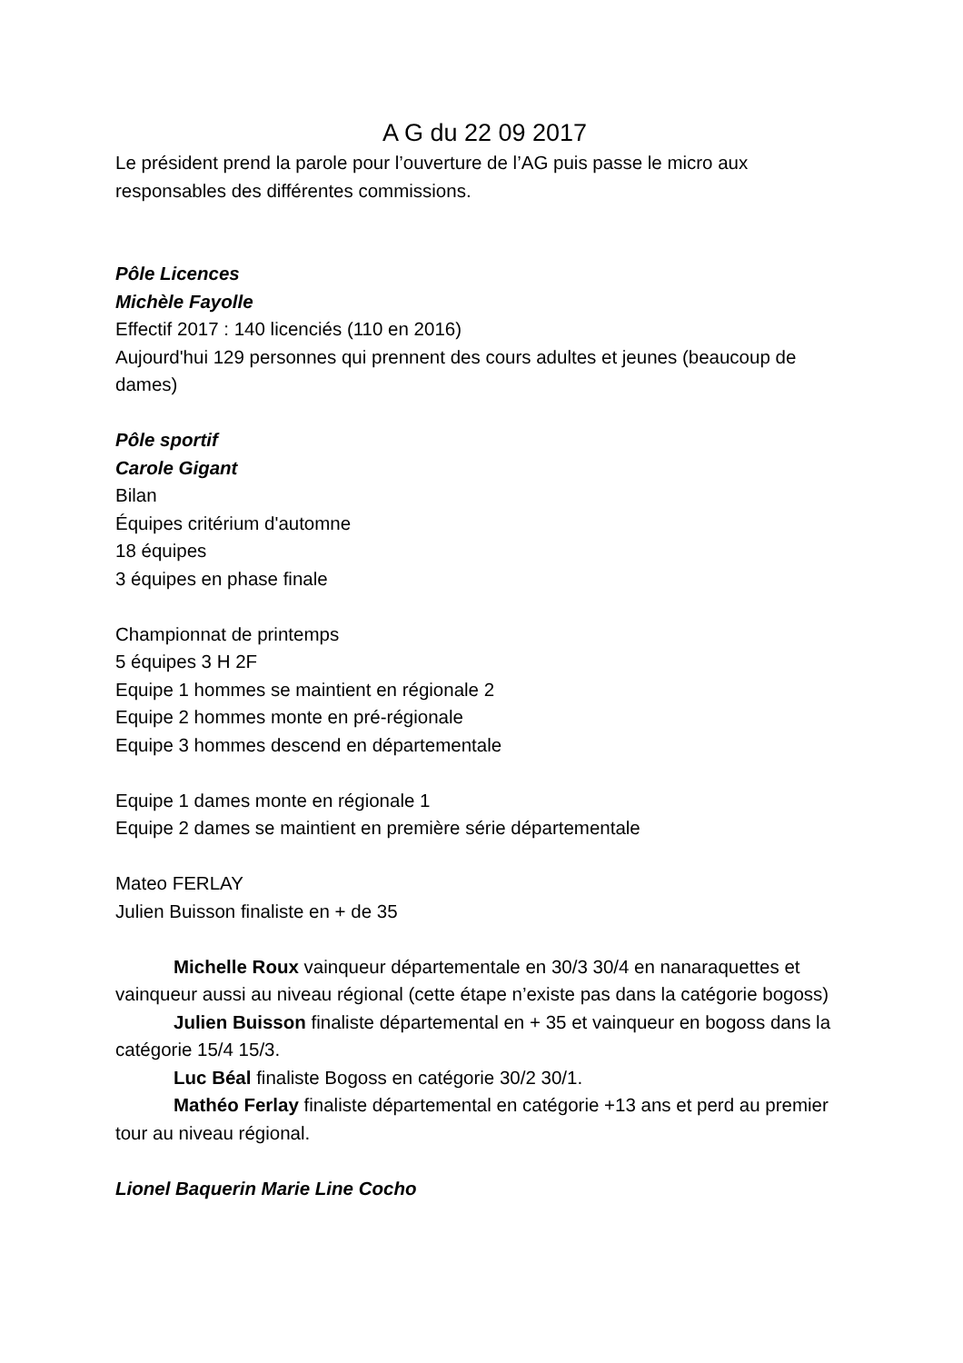A G du 22 09 2017
Le président prend la parole pour l’ouverture de l’AG puis passe le micro aux responsables des différentes commissions.
Pôle Licences
Michèle Fayolle
Effectif 2017 : 140 licenciés (110 en 2016)
Aujourd'hui 129 personnes qui prennent des cours adultes et jeunes (beaucoup de dames)
Pôle sportif
Carole Gigant
Bilan
Équipes critérium d'automne
18 équipes
3 équipes en phase finale
Championnat de printemps
5 équipes 3 H 2F
Equipe 1 hommes se maintient en régionale 2
Equipe 2 hommes monte en pré-régionale
Equipe 3 hommes descend en départementale
Equipe 1 dames monte en régionale 1
Equipe 2 dames se maintient en première série départementale
Mateo FERLAY
Julien Buisson finaliste en + de 35
Michelle Roux vainqueur départementale en 30/3 30/4 en nanaraquettes et vainqueur aussi au niveau régional (cette étape n’existe pas dans la catégorie bogoss)
Julien Buisson finaliste départemental en + 35 et vainqueur en bogoss dans la catégorie 15/4 15/3.
Luc Béal finaliste Bogoss en catégorie 30/2 30/1.
Mathéo Ferlay finaliste départemental en catégorie +13 ans et perd au premier tour au niveau régional.
Lionel Baquerin Marie Line Cocho